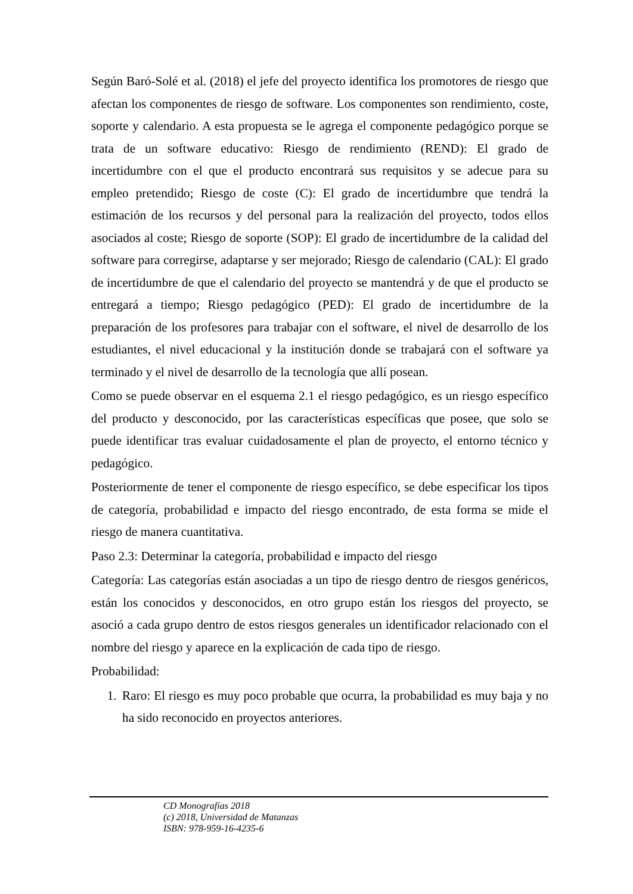Según Baró-Solé et al. (2018) el jefe del proyecto identifica los promotores de riesgo que afectan los componentes de riesgo de software. Los componentes son rendimiento, coste, soporte y calendario. A esta propuesta se le agrega el componente pedagógico porque se trata de un software educativo: Riesgo de rendimiento (REND): El grado de incertidumbre con el que el producto encontrará sus requisitos y se adecue para su empleo pretendido; Riesgo de coste (C): El grado de incertidumbre que tendrá la estimación de los recursos y del personal para la realización del proyecto, todos ellos asociados al coste; Riesgo de soporte (SOP): El grado de incertidumbre de la calidad del software para corregirse, adaptarse y ser mejorado; Riesgo de calendario (CAL): El grado de incertidumbre de que el calendario del proyecto se mantendrá y de que el producto se entregará a tiempo; Riesgo pedagógico (PED): El grado de incertidumbre de la preparación de los profesores para trabajar con el software, el nivel de desarrollo de los estudiantes, el nivel educacional y la institución donde se trabajará con el software ya terminado y el nivel de desarrollo de la tecnología que allí posean.
Como se puede observar en el esquema 2.1 el riesgo pedagógico, es un riesgo específico del producto y desconocido, por las características específicas que posee, que solo se puede identificar tras evaluar cuidadosamente el plan de proyecto, el entorno técnico y pedagógico.
Posteriormente de tener el componente de riesgo específico, se debe especificar los tipos de categoría, probabilidad e impacto del riesgo encontrado, de esta forma se mide el riesgo de manera cuantitativa.
Paso 2.3: Determinar la categoría, probabilidad e impacto del riesgo
Categoría: Las categorías están asociadas a un tipo de riesgo dentro de riesgos genéricos, están los conocidos y desconocidos, en otro grupo están los riesgos del proyecto, se asoció a cada grupo dentro de estos riesgos generales un identificador relacionado con el nombre del riesgo y aparece en la explicación de cada tipo de riesgo.
Probabilidad:
1. Raro: El riesgo es muy poco probable que ocurra, la probabilidad es muy baja y no ha sido reconocido en proyectos anteriores.
CD Monografías 2018
(c) 2018, Universidad de Matanzas
ISBN: 978-959-16-4235-6